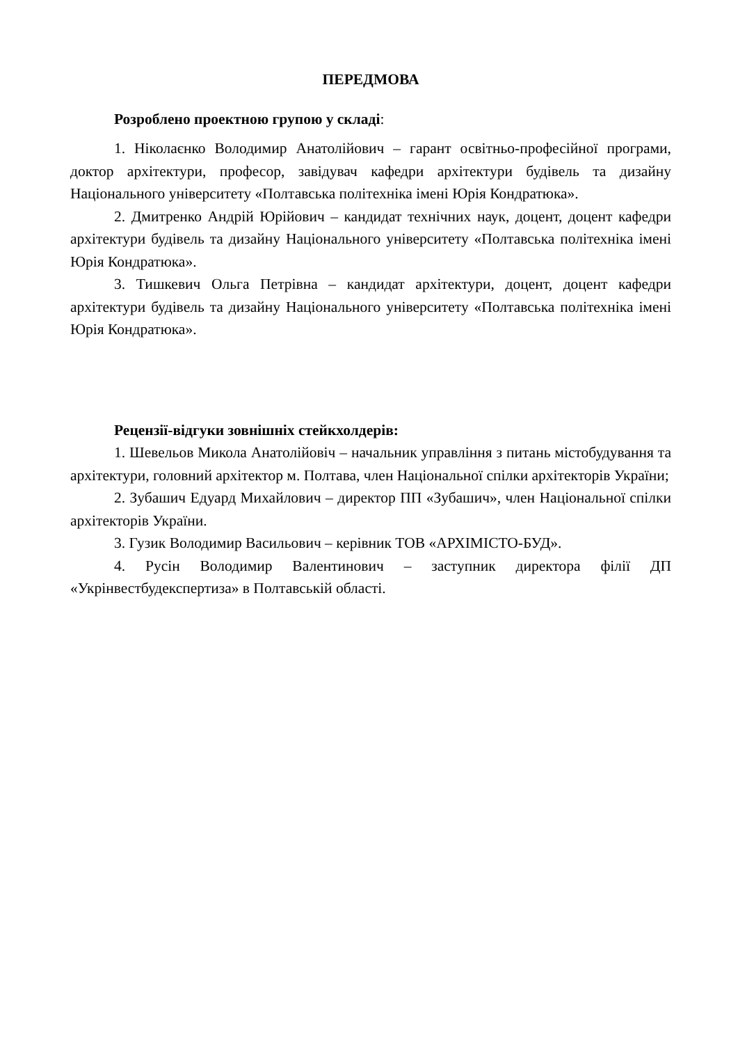ПЕРЕДМОВА
Розроблено проектною групою у складі:
1. Ніколаєнко Володимир Анатолійович – гарант освітньо-професійної програми, доктор архітектури, професор, завідувач кафедри архітектури будівель та дизайну Національного університету «Полтавська політехніка імені Юрія Кондратюка».
2. Дмитренко Андрій Юрійович – кандидат технічних наук, доцент, доцент кафедри архітектури будівель та дизайну Національного університету «Полтавська політехніка імені Юрія Кондратюка».
3. Тишкевич Ольга Петрівна – кандидат архітектури, доцент, доцент кафедри архітектури будівель та дизайну Національного університету «Полтавська політехніка імені Юрія Кондратюка».
Рецензії-відгуки зовнішніх стейкхолдерів:
1. Шевельов Микола Анатолійовіч – начальник управління з питань містобудування та архітектури, головний архітектор м. Полтава, член Національної спілки архітекторів України;
2. Зубашич Едуард Михайлович – директор ПП «Зубашич», член Національної спілки архітекторів України.
3. Гузик Володимир Васильович – керівник ТОВ «АРХІМІСТО-БУД».
4. Русін Володимир Валентинович – заступник директора філії ДП «Укрінвестбудекспертиза» в Полтавській області.